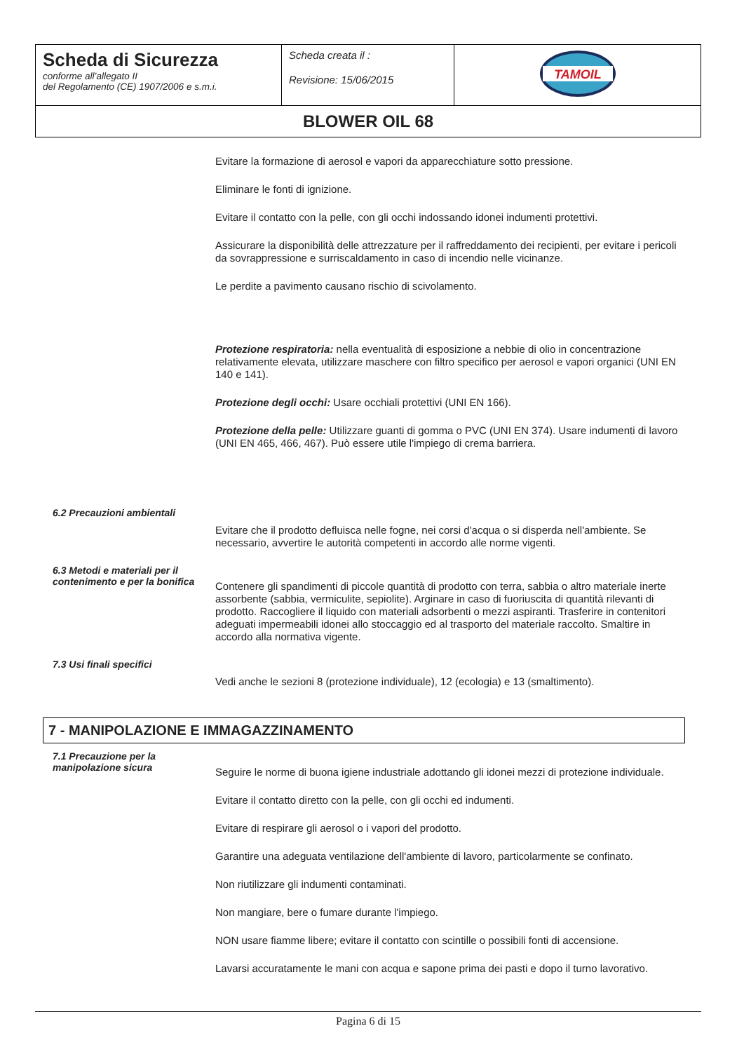| Scheda di Sicurezza conforme all’allegato II del Regolamento (CE) 1907/2006 e s.m.i. | Scheda creata il : Revisione: 15/06/2015 | TAMOIL |
| BLOWER OIL 68 | | |
Evitare la formazione di aerosol e vapori da apparecchiature sotto pressione.
Eliminare le fonti di ignizione.
Evitare il contatto con la pelle, con gli occhi indossando idonei indumenti protettivi.
Assicurare la disponibilità delle attrezzature per il raffreddamento dei recipienti, per evitare i pericoli da sovrappressione e surriscaldamento in caso di incendio nelle vicinanze.
Le perdite a pavimento causano rischio di scivolamento.
Protezione respiratoria: nella eventualità di esposizione a nebbie di olio in concentrazione relativamente elevata, utilizzare maschere con filtro specifico per aerosol e vapori organici (UNI EN 140 e 141).
Protezione degli occhi: Usare occhiali protettivi (UNI EN 166).
Protezione della pelle: Utilizzare guanti di gomma o PVC (UNI EN 374). Usare indumenti di lavoro (UNI EN 465, 466, 467). Può essere utile l'impiego di crema barriera.
6.2 Precauzioni ambientali
Evitare che il prodotto defluisca nelle fogne, nei corsi d'acqua o si disperda nell'ambiente. Se necessario, avvertire le autorità competenti in accordo alle norme vigenti.
6.3 Metodi e materiali per il contenimento e per la bonifica
Contenere gli spandimenti di piccole quantità di prodotto con terra, sabbia o altro materiale inerte assorbente (sabbia, vermiculite, sepiolite). Arginare in caso di fuoriuscita di quantità rilevanti di prodotto. Raccogliere il liquido con materiali adsorbenti o mezzi aspiranti. Trasferire in contenitori adeguati impermeabili idonei allo stoccaggio ed al trasporto del materiale raccolto. Smaltire in accordo alla normativa vigente.
7.3 Usi finali specifici
Vedi anche le sezioni 8 (protezione individuale), 12 (ecologia) e 13 (smaltimento).
7 - MANIPOLAZIONE E IMMAGAZZINAMENTO
7.1 Precauzione per la manipolazione sicura
Seguire le norme di buona igiene industriale adottando gli idonei mezzi di protezione individuale.
Evitare il contatto diretto con la pelle, con gli occhi ed indumenti.
Evitare di respirare gli aerosol o i vapori del prodotto.
Garantire una adeguata ventilazione dell'ambiente di lavoro, particolarmente se confinato.
Non riutilizzare gli indumenti contaminati.
Non mangiare, bere o fumare durante l'impiego.
NON usare fiamme libere; evitare il contatto con scintille o possibili fonti di accensione.
Lavarsi accuratamente le mani con acqua e sapone prima dei pasti e dopo il turno lavorativo.
Pagina 6 di 15